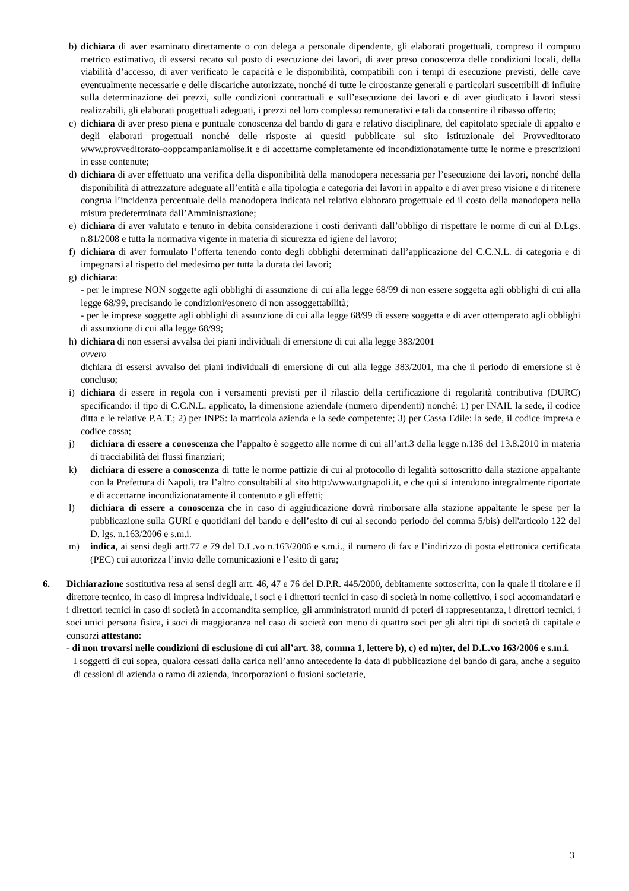b) dichiara di aver esaminato direttamente o con delega a personale dipendente, gli elaborati progettuali, compreso il computo metrico estimativo, di essersi recato sul posto di esecuzione dei lavori, di aver preso conoscenza delle condizioni locali, della viabilità d’accesso, di aver verificato le capacità e le disponibilità, compatibili con i tempi di esecuzione previsti, delle cave eventualmente necessarie e delle discariche autorizzate, nonché di tutte le circostanze generali e particolari suscettibili di influire sulla determinazione dei prezzi, sulle condizioni contrattuali e sull’esecuzione dei lavori e di aver giudicato i lavori stessi realizzabili, gli elaborati progettuali adeguati, i prezzi nel loro complesso remunerativi e tali da consentire il ribasso offerto;
c) dichiara di aver preso piena e puntuale conoscenza del bando di gara e relativo disciplinare, del capitolato speciale di appalto e degli elaborati progettuali nonché delle risposte ai quesiti pubblicate sul sito istituzionale del Provveditorato www.provveditorato-ooppcampaniamolise.it e di accettarne completamente ed incondizionatamente tutte le norme e prescrizioni in esse contenute;
d) dichiara di aver effettuato una verifica della disponibilità della manodopera necessaria per l’esecuzione dei lavori, nonché della disponibilità di attrezzature adeguate all’entità e alla tipologia e categoria dei lavori in appalto e di aver preso visione e di ritenere congrua l’incidenza percentuale della manodopera indicata nel relativo elaborato progettuale ed il costo della manodopera nella misura predeterminata dall’Amministrazione;
e) dichiara di aver valutato e tenuto in debita considerazione i costi derivanti dall’obbligo di rispettare le norme di cui al D.Lgs. n.81/2008 e tutta la normativa vigente in materia di sicurezza ed igiene del lavoro;
f) dichiara di aver formulato l’offerta tenendo conto degli obblighi determinati dall’applicazione del C.C.N.L. di categoria e di impegnarsi al rispetto del medesimo per tutta la durata dei lavori;
g) dichiara:
- per le imprese NON soggette agli obblighi di assunzione di cui alla legge 68/99 di non essere soggetta agli obblighi di cui alla legge 68/99, precisando le condizioni/esonero di non assoggettabilità;
- per le imprese soggette agli obblighi di assunzione di cui alla legge 68/99 di essere soggetta e di aver ottemperato agli obblighi di assunzione di cui alla legge 68/99;
h) dichiara di non essersi avvalsa dei piani individuali di emersione di cui alla legge 383/2001
ovvero
dichiara di essersi avvalso dei piani individuali di emersione di cui alla legge 383/2001, ma che il periodo di emersione si è concluso;
i) dichiara di essere in regola con i versamenti previsti per il rilascio della certificazione di regolarità contributiva (DURC) specificando: il tipo di C.C.N.L. applicato, la dimensione aziendale (numero dipendenti) nonché: 1) per INAIL la sede, il codice ditta e le relative P.A.T.; 2) per INPS: la matricola azienda e la sede competente; 3) per Cassa Edile: la sede, il codice impresa e codice cassa;
j) dichiara di essere a conoscenza che l’appalto è soggetto alle norme di cui all’art.3 della legge n.136 del 13.8.2010 in materia di tracciabilità dei flussi finanziari;
k) dichiara di essere a conoscenza di tutte le norme pattizie di cui al protocollo di legalità sottoscritto dalla stazione appaltante con la Prefettura di Napoli, tra l’altro consultabili al sito http:/www.utgnapoli.it, e che qui si intendono integralmente riportate e di accettarne incondizionatamente il contenuto e gli effetti;
l) dichiara di essere a conoscenza che in caso di aggiudicazione dovrà rimborsare alla stazione appaltante le spese per la pubblicazione sulla GURI e quotidiani del bando e dell’esito di cui al secondo periodo del comma 5/bis) dell'articolo 122 del D. lgs. n.163/2006 e s.m.i.
m) indica, ai sensi degli artt.77 e 79 del D.L.vo n.163/2006 e s.m.i., il numero di fax e l’indirizzo di posta elettronica certificata (PEC) cui autorizza l’invio delle comunicazioni e l’esito di gara;
6. Dichiarazione sostitutiva resa ai sensi degli artt. 46, 47 e 76 del D.P.R. 445/2000, debitamente sottoscritta, con la quale il titolare e il direttore tecnico, in caso di impresa individuale, i soci e i direttori tecnici in caso di società in nome collettivo, i soci accomandatari e i direttori tecnici in caso di società in accomandita semplice, gli amministratori muniti di poteri di rappresentanza, i direttori tecnici, i soci unici persona fisica, i soci di maggioranza nel caso di società con meno di quattro soci per gli altri tipi di società di capitale e consorzi attestano:
- di non trovarsi nelle condizioni di esclusione di cui all’art. 38, comma 1, lettere b), c) ed m)ter, del D.L.vo 163/2006 e s.m.i.
I soggetti di cui sopra, qualora cessati dalla carica nell’anno antecedente la data di pubblicazione del bando di gara, anche a seguito di cessioni di azienda o ramo di azienda, incorporazioni o fusioni societarie,
3